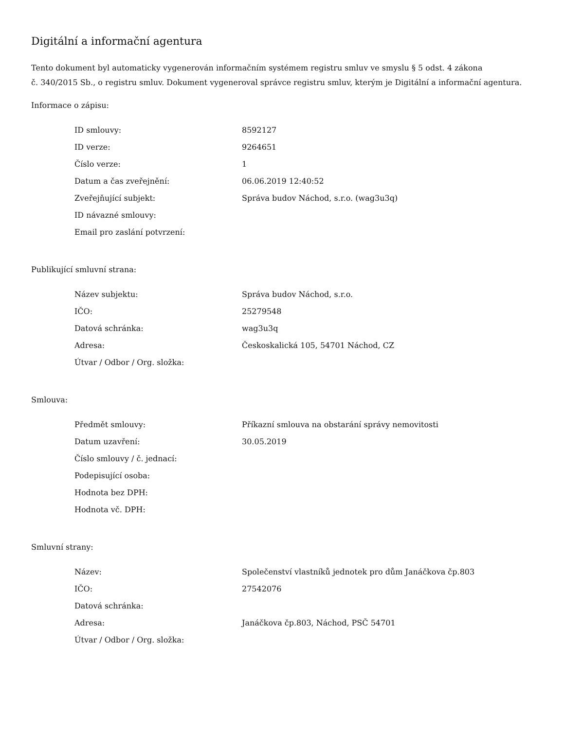Digitální a informační agentura
Tento dokument byl automaticky vygenerován informačním systémem registru smluv ve smyslu § 5 odst. 4 zákona
č. 340/2015 Sb., o registru smluv. Dokument vygeneroval správce registru smluv, kterým je Digitální a informační agentura.
Informace o zápisu:
| ID smlouvy: | 8592127 |
| ID verze: | 9264651 |
| Číslo verze: | 1 |
| Datum a čas zveřejnění: | 06.06.2019 12:40:52 |
| Zveřejňující subjekt: | Správa budov Náchod, s.r.o. (wag3u3q) |
| ID návazné smlouvy: | |
| Email pro zaslání potvrzení: | |
Publikující smluvní strana:
| Název subjektu: | Správa budov Náchod, s.r.o. |
| IČO: | 25279548 |
| Datová schránka: | wag3u3q |
| Adresa: | Českoskalická 105, 54701 Náchod, CZ |
| Útvar / Odbor / Org. složka: | |
Smlouva:
| Předmět smlouvy: | Příkazní smlouva na obstarání správy nemovitosti |
| Datum uzavření: | 30.05.2019 |
| Číslo smlouvy / č. jednací: | |
| Podepisující osoba: | |
| Hodnota bez DPH: | |
| Hodnota vč. DPH: | |
Smluvní strany:
| Název: | Společenství vlastníků jednotek pro dům Janáčkova čp.803 |
| IČO: | 27542076 |
| Datová schránka: | |
| Adresa: | Janáčkova čp.803, Náchod, PSČ 54701 |
| Útvar / Odbor / Org. složka: | |